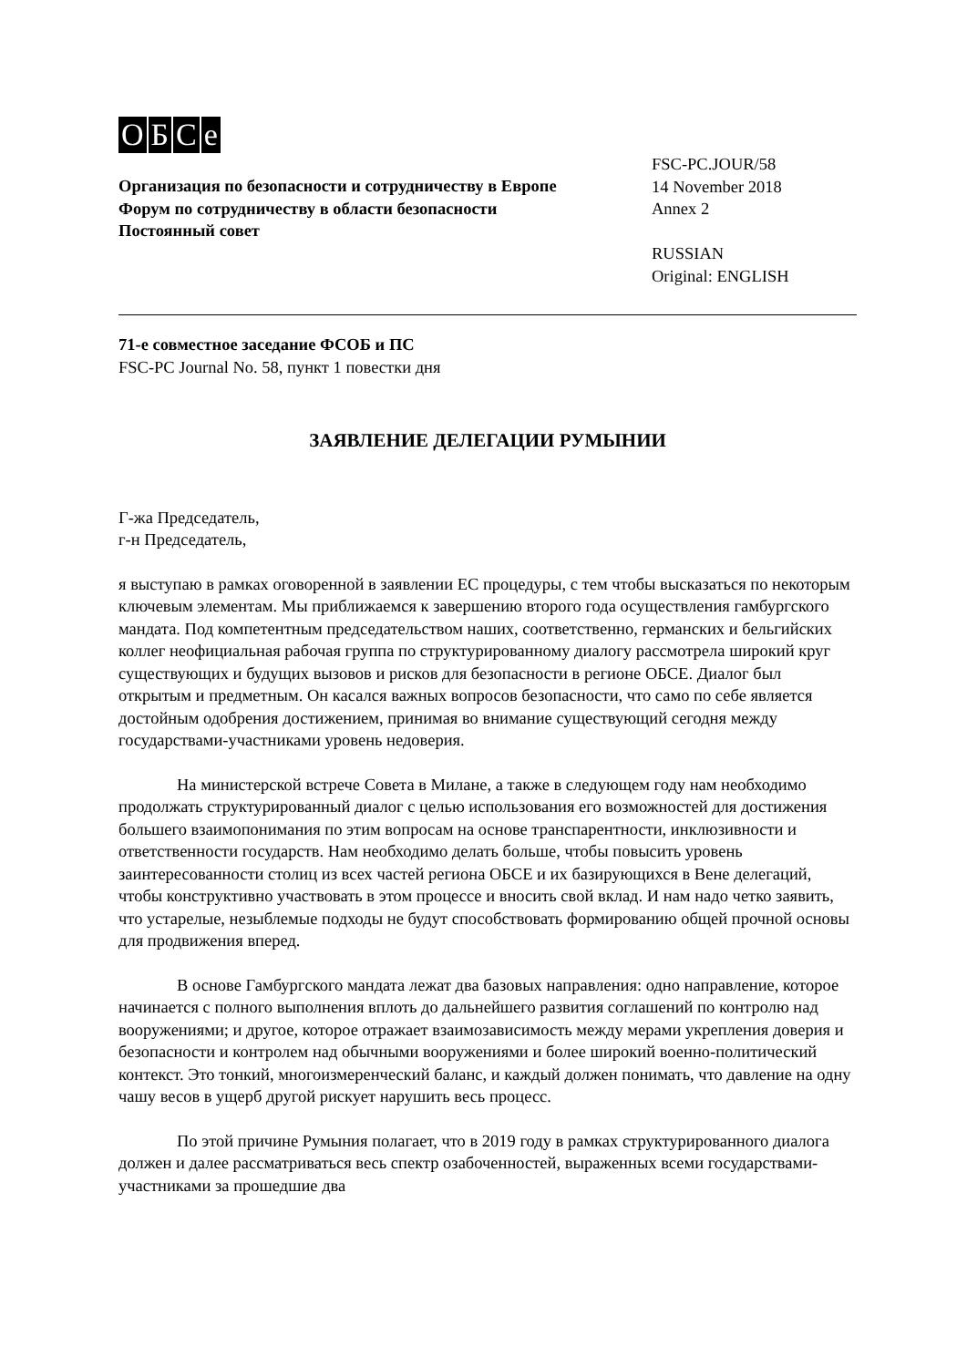OБCe
Организация по безопасности и сотрудничеству в Европе
Форум по сотрудничеству в области безопасности
Постоянный совет
FSC-PC.JOUR/58
14 November 2018
Annex 2
RUSSIAN
Original: ENGLISH
71-е совместное заседание ФСОБ и ПС
FSC-PC Journal No. 58, пункт 1 повестки дня
ЗАЯВЛЕНИЕ ДЕЛЕГАЦИИ РУМЫНИИ
Г-жа Председатель,
г-н Председатель,
я выступаю в рамках оговоренной в заявлении ЕС процедуры, с тем чтобы высказаться по некоторым ключевым элементам. Мы приближаемся к завершению второго года осуществления гамбургского мандата. Под компетентным председательством наших, соответственно, германских и бельгийских коллег неофициальная рабочая группа по структурированному диалогу рассмотрела широкий круг существующих и будущих вызовов и рисков для безопасности в регионе ОБСЕ. Диалог был открытым и предметным. Он касался важных вопросов безопасности, что само по себе является достойным одобрения достижением, принимая во внимание существующий сегодня между государствами-участниками уровень недоверия.
На министерской встрече Совета в Милане, а также в следующем году нам необходимо продолжать структурированный диалог с целью использования его возможностей для достижения большего взаимопонимания по этим вопросам на основе транспарентности, инклюзивности и ответственности государств. Нам необходимо делать больше, чтобы повысить уровень заинтересованности столиц из всех частей региона ОБСЕ и их базирующихся в Вене делегаций, чтобы конструктивно участвовать в этом процессе и вносить свой вклад. И нам надо четко заявить, что устарелые, незыблемые подходы не будут способствовать формированию общей прочной основы для продвижения вперед.
В основе Гамбургского мандата лежат два базовых направления: одно направление, которое начинается с полного выполнения вплоть до дальнейшего развития соглашений по контролю над вооружениями; и другое, которое отражает взаимозависимость между мерами укрепления доверия и безопасности и контролем над обычными вооружениями и более широкий военно-политический контекст. Это тонкий, многоизмеренческий баланс, и каждый должен понимать, что давление на одну чашу весов в ущерб другой рискует нарушить весь процесс.
По этой причине Румыния полагает, что в 2019 году в рамках структурированного диалога должен и далее рассматриваться весь спектр озабоченностей, выраженных всеми государствами-участниками за прошедшие два